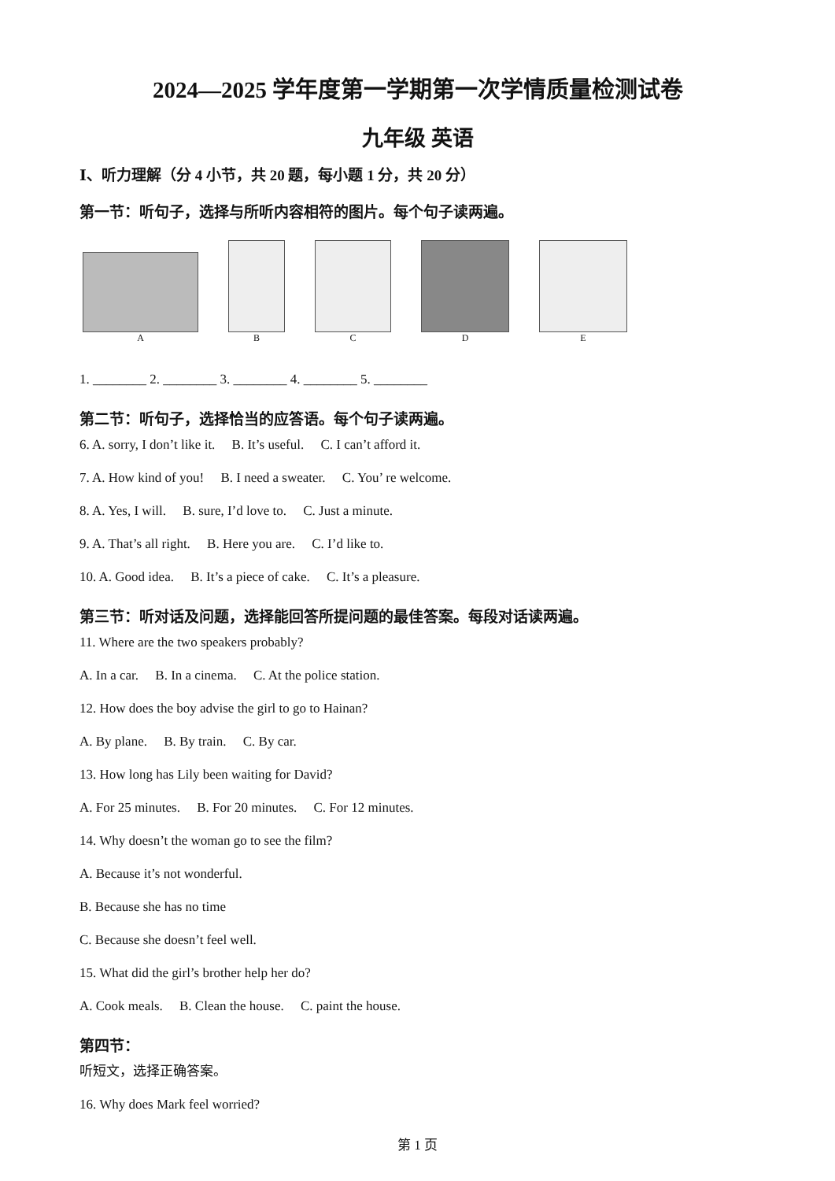2024—2025 学年度第一学期第一次学情质量检测试卷
九年级 英语
Ⅰ、听力理解（分 4 小节，共 20 题，每小题 1 分，共 20 分）
第一节：听句子，选择与所听内容相符的图片。每个句子读两遍。
A
B
C
D
E
1. ________ 2. ________ 3. ________ 4. ________ 5. ________
第二节：听句子，选择恰当的应答语。每个句子读两遍。
6. A. sorry, I don’t like it. B. It’s useful. C. I can’t afford it.
7. A. How kind of you! B. I need a sweater. C. You’ re welcome.
8. A. Yes, I will. B. sure, I’d love to. C. Just a minute.
9. A. That’s all right. B. Here you are. C. I’d like to.
10. A. Good idea. B. It’s a piece of cake. C. It’s a pleasure.
第三节：听对话及问题，选择能回答所提问题的最佳答案。每段对话读两遍。
11. Where are the two speakers probably?
A. In a car. B. In a cinema. C. At the police station.
12. How does the boy advise the girl to go to Hainan?
A. By plane. B. By train. C. By car.
13. How long has Lily been waiting for David?
A. For 25 minutes. B. For 20 minutes. C. For 12 minutes.
14. Why doesn’t the woman go to see the film?
A. Because it’s not wonderful.
B. Because she has no time
C. Because she doesn’t feel well.
15. What did the girl’s brother help her do?
A. Cook meals. B. Clean the house. C. paint the house.
第四节：
听短文，选择正确答案。
16. Why does Mark feel worried?
第 1 页